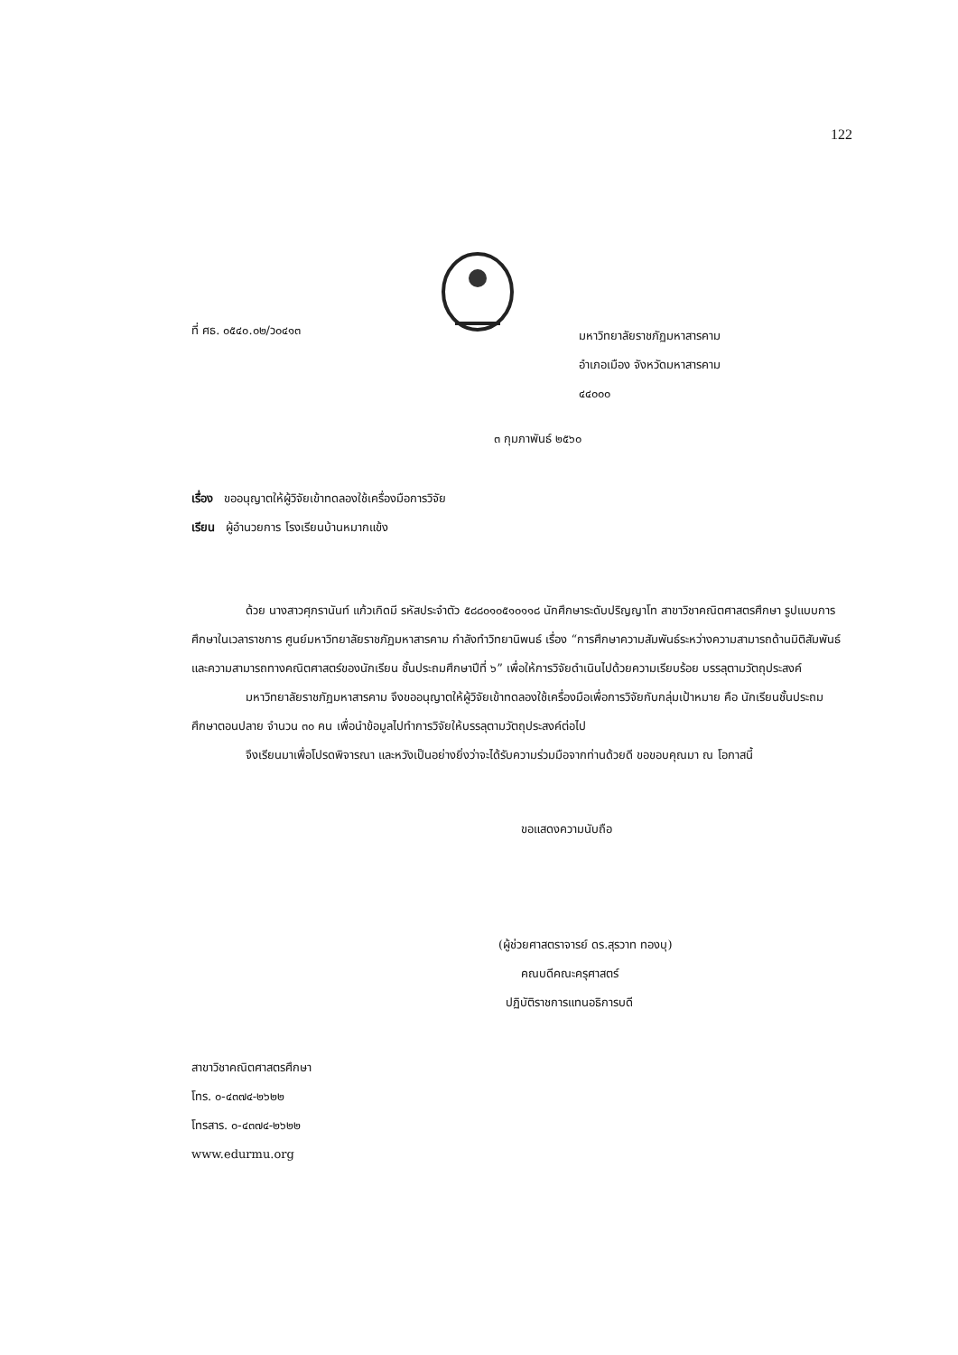122
ที่ ศธ. ๐๕๔๐.๐๒/ว๐๔๑๓
มหาวิทยาลัยราชภัฏมหาสารคาม
อำเภอเมือง จังหวัดมหาสารคาม
๔๔๐๐๐
๓ กุมภาพันธ์ ๒๕๖๐
เรื่อง ขออนุญาตให้ผู้วิจัยเข้าทดลองใช้เครื่องมือการวิจัย
เรียน ผู้อำนวยการ โรงเรียนบ้านหมากแข้ง
ด้วย นางสาวศุภรานันท์ แก้วเกิดมี รหัสประจำตัว ๕๘๘๐๑๐๕๑๐๑๑๘ นักศึกษาระดับปริญญาโท สาขาวิชาคณิตศาสตรศึกษา รูปแบบการศึกษาในเวลาราชการ ศูนย์มหาวิทยาลัยราชภัฏมหาสารคาม กำลังทำวิทยานิพนธ์ เรื่อง “การศึกษาความสัมพันธ์ระหว่างความสามารถด้านมิติสัมพันธ์ และความสามารถทางคณิตศาสตร์ของนักเรียน ชั้นประถมศึกษาปีที่ ๖” เพื่อให้การวิจัยดำเนินไปด้วยความเรียบร้อย บรรลุตามวัตถุประสงค์
มหาวิทยาลัยราชภัฏมหาสารคาม จึงขออนุญาตให้ผู้วิจัยเข้าทดลองใช้เครื่องมือเพื่อการวิจัยกับกลุ่มเป้าหมาย คือ นักเรียนชั้นประถมศึกษาตอนปลาย จำนวน ๓๐ คน เพื่อนำข้อมูลไปทำการวิจัยให้บรรลุตามวัตถุประสงค์ต่อไป
จึงเรียนมาเพื่อโปรดพิจารณา และหวังเป็นอย่างยิ่งว่าจะได้รับความร่วมมือจากท่านด้วยดี ขอขอบคุณมา ณ โอกาสนี้
ขอแสดงความนับถือ
(ผู้ช่วยศาสตราจารย์ ดร.สุรวาท ทองบุ)
คณบดีคณะครุศาสตร์
ปฏิบัติราชการแทนอธิการบดี
สาขาวิชาคณิตศาสตรศึกษา
โทร. ๐-๔๓๗๔-๒๖๒๒
โทรสาร. ๐-๔๓๗๔-๒๖๒๒
www.edurmu.org